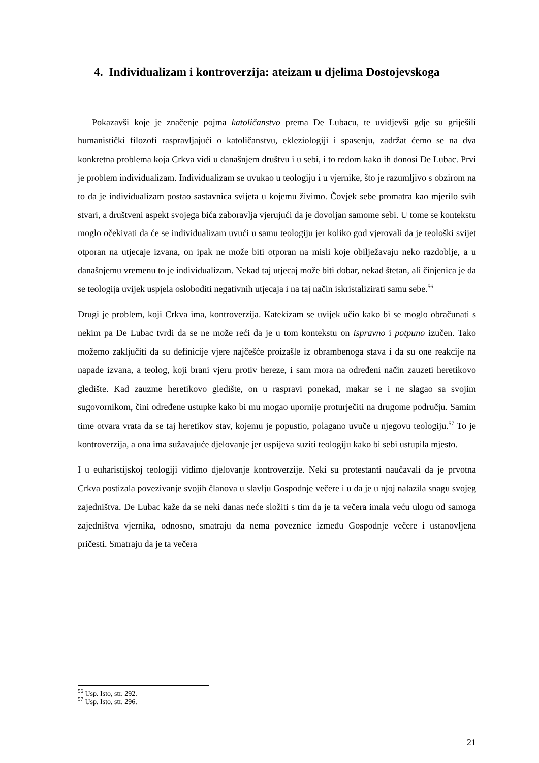4. Individualizam i kontroverzija: ateizam u djelima Dostojevskoga
Pokazavši koje je značenje pojma katoličanstvo prema De Lubacu, te uvidjevši gdje su griješili humanistički filozofi raspravljajući o katoličanstvu, ekleziologiji i spasenju, zadržat ćemo se na dva konkretna problema koja Crkva vidi u današnjem društvu i u sebi, i to redom kako ih donosi De Lubac. Prvi je problem individualizam. Individualizam se uvukao u teologiju i u vjernike, što je razumljivo s obzirom na to da je individualizam postao sastavnica svijeta u kojemu živimo. Čovjek sebe promatra kao mjerilo svih stvari, a društveni aspekt svojega bića zaboravlja vjerujući da je dovoljan samome sebi. U tome se kontekstu moglo očekivati da će se individualizam uvući u samu teologiju jer koliko god vjerovali da je teološki svijet otporan na utjecaje izvana, on ipak ne može biti otporan na misli koje obilježavaju neko razdoblje, a u današnjemu vremenu to je individualizam. Nekad taj utjecaj može biti dobar, nekad štetan, ali činjenica je da se teologija uvijek uspjela osloboditi negativnih utjecaja i na taj način iskristalizirati samu sebe.<sup>56</sup>
Drugi je problem, koji Crkva ima, kontroverzija. Katekizam se uvijek učio kako bi se moglo obračunati s nekim pa De Lubac tvrdi da se ne može reći da je u tom kontekstu on ispravno i potpuno izučen. Tako možemo zaključiti da su definicije vjere najčešće proizašle iz obrambenoga stava i da su one reakcije na napade izvana, a teolog, koji brani vjeru protiv hereze, i sam mora na određeni način zauzeti heretikovo gledište. Kad zauzme heretikovo gledište, on u raspravi ponekad, makar se i ne slagao sa svojim sugovornikom, čini određene ustupke kako bi mu mogao upornije proturječiti na drugome području. Samim time otvara vrata da se taj heretikov stav, kojemu je popustio, polagano uvuče u njegovu teologiju.<sup>57</sup> To je kontroverzija, a ona ima sužavajuće djelovanje jer uspijeva suziti teologiju kako bi sebi ustupila mjesto.
I u euharistijskoj teologiji vidimo djelovanje kontroverzije. Neki su protestanti naučavali da je prvotna Crkva postizala povezivanje svojih članova u slavlju Gospodnje večere i u da je u njoj nalazila snagu svojeg zajedništva. De Lubac kaže da se neki danas neće složiti s tim da je ta večera imala veću ulogu od samoga zajedništva vjernika, odnosno, smatraju da nema poveznice između Gospodnje večere i ustanovljena pričesti. Smatraju da je ta večera
<sup>56</sup> Usp. Isto, str. 292.
<sup>57</sup> Usp. Isto, str. 296.
21